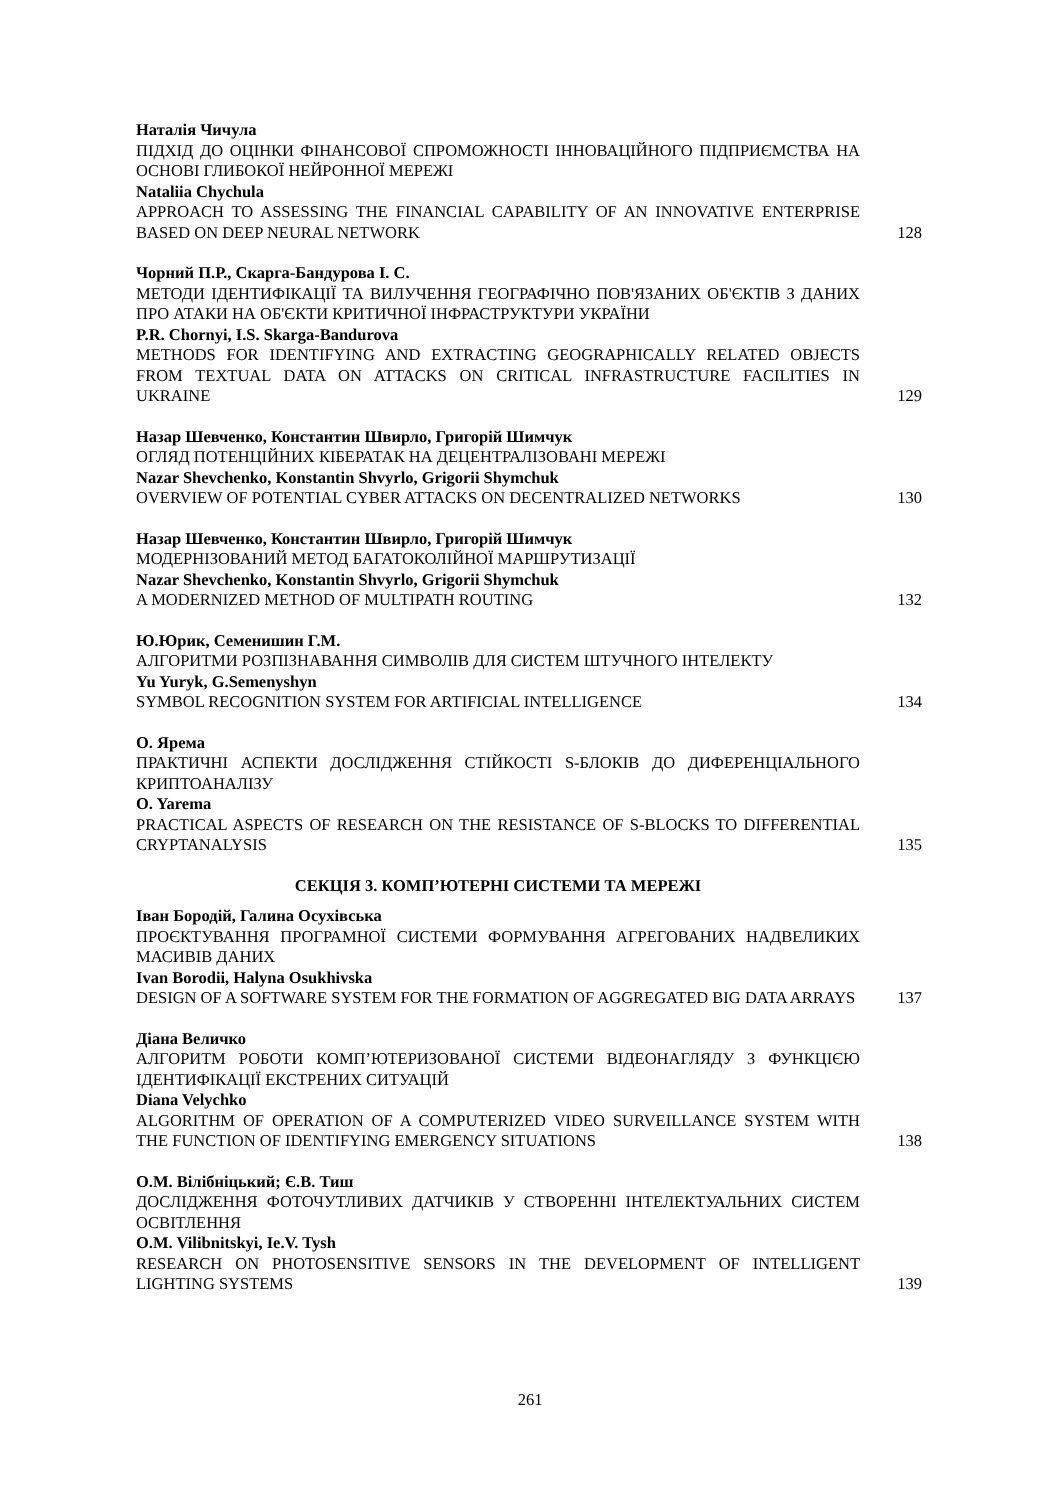Наталія Чичула
ПІДХІД ДО ОЦІНКИ ФІНАНСОВОЇ СПРОМОЖНОСТІ ІННОВАЦІЙНОГО ПІДПРИЄМСТВА НА ОСНОВІ ГЛИБОКОЇ НЕЙРОННОЇ МЕРЕЖІ
Nataliia Chychula
APPROACH TO ASSESSING THE FINANCIAL CAPABILITY OF AN INNOVATIVE ENTERPRISE BASED ON DEEP NEURAL NETWORK
128
Чорний П.Р., Скарга-Бандурова І. С.
МЕТОДИ ІДЕНТИФІКАЦІЇ ТА ВИЛУЧЕННЯ ГЕОГРАФІЧНО ПОВ'ЯЗАНИХ ОБ'ЄКТІВ З ДАНИХ ПРО АТАКИ НА ОБ'ЄКТИ КРИТИЧНОЇ ІНФРАСТРУКТУРИ УКРАЇНИ
P.R. Chornyi, I.S. Skarga-Bandurova
METHODS FOR IDENTIFYING AND EXTRACTING GEOGRAPHICALLY RELATED OBJECTS FROM TEXTUAL DATA ON ATTACKS ON CRITICAL INFRASTRUCTURE FACILITIES IN UKRAINE
129
Назар Шевченко, Константин Швирло, Григорій Шимчук
ОГЛЯД ПОТЕНЦІЙНИХ КІБЕРАТАК НА ДЕЦЕНТРАЛІЗОВАНІ МЕРЕЖІ
Nazar Shevchenko, Konstantin Shvyrlo, Grigorii Shymchuk
OVERVIEW OF POTENTIAL CYBER ATTACKS ON DECENTRALIZED NETWORKS
130
Назар Шевченко, Константин Швирло, Григорій Шимчук
МОДЕРНІЗОВАНИЙ МЕТОД БАГАТОКОЛІЙНОЇ МАРШРУТИЗАЦІЇ
Nazar Shevchenko, Konstantin Shvyrlo, Grigorii Shymchuk
A MODERNIZED METHOD OF MULTIPATH ROUTING
132
Ю.Юрик, Семенишин Г.М.
АЛГОРИТМИ РОЗПІЗНАВАННЯ СИМВОЛІВ ДЛЯ СИСТЕМ ШТУЧНОГО ІНТЕЛЕКТУ
Yu Yuryk, G.Semenyshyn
SYMBOL RECOGNITION SYSTEM FOR ARTIFICIAL INTELLIGENCE
134
О. Ярема
ПРАКТИЧНІ АСПЕКТИ ДОСЛІДЖЕННЯ СТІЙКОСТІ S-БЛОКІВ ДО ДИФЕРЕНЦІАЛЬНОГО КРИПТОАНАЛІЗУ
O. Yarema
PRACTICAL ASPECTS OF RESEARCH ON THE RESISTANCE OF S-BLOCKS TO DIFFERENTIAL CRYPTANALYSIS
135
СЕКЦІЯ 3. КОМП’ЮТЕРНІ СИСТЕМИ ТА МЕРЕЖІ
Іван Бородій, Галина Осухівська
ПРОЄКТУВАННЯ ПРОГРАМНОЇ СИСТЕМИ ФОРМУВАННЯ АГРЕГОВАНИХ НАДВЕЛИКИХ МАСИВІВ ДАНИХ
Ivan Borodii, Halyna Osukhivska
DESIGN OF A SOFTWARE SYSTEM FOR THE FORMATION OF AGGREGATED BIG DATA ARRAYS
137
Діана Величко
АЛГОРИТМ РОБОТИ КОМП’ЮТЕРИЗОВАНОЇ СИСТЕМИ ВІДЕОНАГЛЯДУ З ФУНКЦІЄЮ ІДЕНТИФІКАЦІЇ ЕКСТРЕНИХ СИТУАЦІЙ
Diana Velychko
ALGORITHM OF OPERATION OF A COMPUTERIZED VIDEO SURVEILLANCE SYSTEM WITH THE FUNCTION OF IDENTIFYING EMERGENCY SITUATIONS
138
О.М. Вілібніцький; Є.В. Тиш
ДОСЛІДЖЕННЯ ФОТОЧУТЛИВИХ ДАТЧИКІВ У СТВОРЕННІ ІНТЕЛЕКТУАЛЬНИХ СИСТЕМ ОСВІТЛЕННЯ
O.M. Vilibnitskyi, Ie.V. Tysh
RESEARCH ON PHOTOSENSITIVE SENSORS IN THE DEVELOPMENT OF INTELLIGENT LIGHTING SYSTEMS
139
261